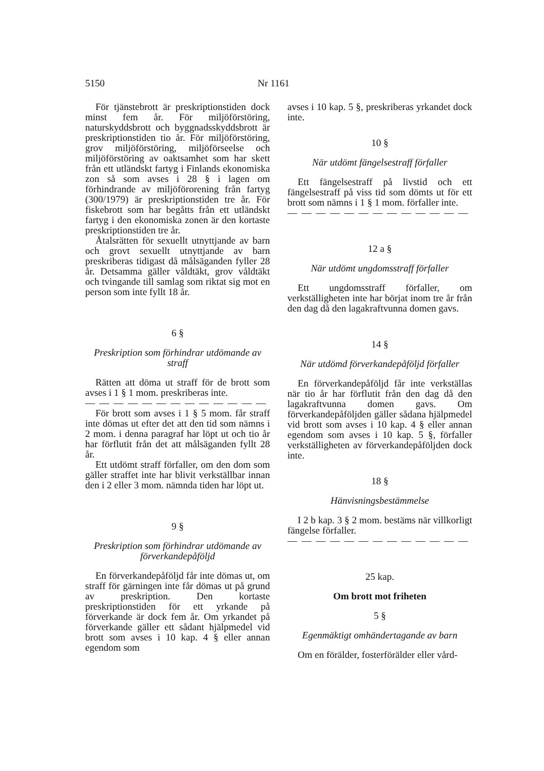5150 Nr 1161
För tjänstebrott är preskriptionstiden dock minst fem år. För miljöförstöring, naturskyddsbrott och byggnadsskyddsbrott är preskriptionstiden tio år. För miljöförstöring, grov miljöförstöring, miljöförseelse och miljöförstöring av oaktsamhet som har skett från ett utländskt fartyg i Finlands ekonomiska zon så som avses i 28 § i lagen om förhindrande av miljöförorening från fartyg (300/1979) är preskriptionstiden tre år. För fiskebrott som har begåtts från ett utländskt fartyg i den ekonomiska zonen är den kortaste preskriptionstiden tre år.
Åtalsrätten för sexuellt utnyttjande av barn och grovt sexuellt utnyttjande av barn preskriberas tidigast då målsäganden fyller 28 år. Detsamma gäller våldtäkt, grov våldtäkt och tvingande till samlag som riktat sig mot en person som inte fyllt 18 år.
6 §
Preskription som förhindrar utdömande av straff
Rätten att döma ut straff för de brott som avses i 1 § 1 mom. preskriberas inte.
— — — — — — — — — — — — — —
För brott som avses i 1 § 5 mom. får straff inte dömas ut efter det att den tid som nämns i 2 mom. i denna paragraf har löpt ut och tio år har förflutit från det att målsäganden fyllt 28 år.
Ett utdömt straff förfaller, om den dom som gäller straffet inte har blivit verkställbar innan den i 2 eller 3 mom. nämnda tiden har löpt ut.
9 §
Preskription som förhindrar utdömande av förverkandepåföljd
En förverkandepåföljd får inte dömas ut, om straff för gärningen inte får dömas ut på grund av preskription. Den kortaste preskriptionstiden för ett yrkande på förverkande är dock fem år. Om yrkandet på förverkande gäller ett sådant hjälpmedel vid brott som avses i 10 kap. 4 § eller annan egendom som
avses i 10 kap. 5 §, preskriberas yrkandet dock inte.
10 §
När utdömt fängelsestraff förfaller
Ett fängelsestraff på livstid och ett fängelsestraff på viss tid som dömts ut för ett brott som nämns i 1 § 1 mom. förfaller inte.
— — — — — — — — — — — — — —
12 a §
När utdömt ungdomsstraff förfaller
Ett ungdomsstraff förfaller, om verkställigheten inte har börjat inom tre år från den dag då den lagakraftvunna domen gavs.
14 §
När utdömd förverkandepåföljd förfaller
En förverkandepåföljd får inte verkställas när tio år har förflutit från den dag då den lagakraftvunna domen gavs. Om förverkandepåföljden gäller sådana hjälpmedel vid brott som avses i 10 kap. 4 § eller annan egendom som avses i 10 kap. 5 §, förfaller verkställigheten av förverkandepåföljden dock inte.
18 §
Hänvisningsbestämmelse
I 2 b kap. 3 § 2 mom. bestäms när villkorligt fängelse förfaller.
— — — — — — — — — — — — — —
25 kap.
Om brott mot friheten
5 §
Egenmäktigt omhändertagande av barn
Om en förälder, fosterförälder eller vård-